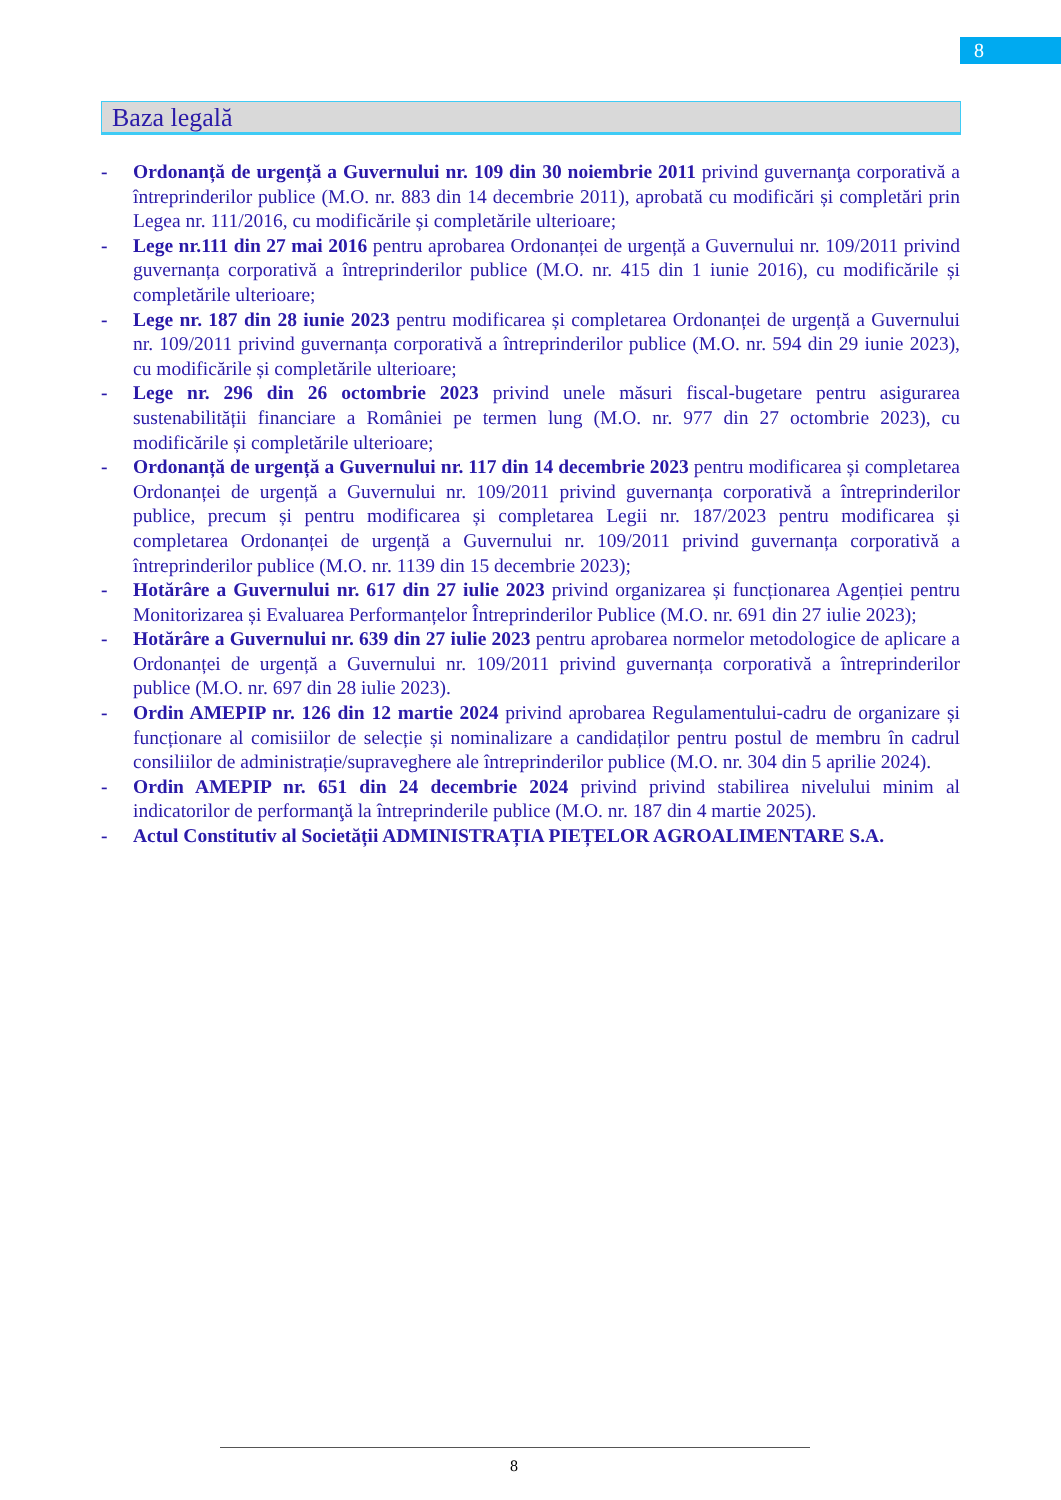8
Baza legală
- Ordonanță de urgență a Guvernului nr. 109 din 30 noiembrie 2011 privind guvernanţa corporativă a întreprinderilor publice (M.O. nr. 883 din 14 decembrie 2011), aprobată cu modificări și completări prin Legea nr. 111/2016, cu modificările și completările ulterioare;
- Lege nr.111 din 27 mai 2016 pentru aprobarea Ordonanței de urgență a Guvernului nr. 109/2011 privind guvernanța corporativă a întreprinderilor publice (M.O. nr. 415 din 1 iunie 2016), cu modificările și completările ulterioare;
- Lege nr. 187 din 28 iunie 2023 pentru modificarea și completarea Ordonanței de urgență a Guvernului nr. 109/2011 privind guvernanța corporativă a întreprinderilor publice (M.O. nr. 594 din 29 iunie 2023), cu modificările și completările ulterioare;
- Lege nr. 296 din 26 octombrie 2023 privind unele măsuri fiscal-bugetare pentru asigurarea sustenabilității financiare a României pe termen lung (M.O. nr. 977 din 27 octombrie 2023), cu modificările și completările ulterioare;
- Ordonanță de urgență a Guvernului nr. 117 din 14 decembrie 2023 pentru modificarea și completarea Ordonanței de urgență a Guvernului nr. 109/2011 privind guvernanța corporativă a întreprinderilor publice, precum și pentru modificarea și completarea Legii nr. 187/2023 pentru modificarea și completarea Ordonanței de urgență a Guvernului nr. 109/2011 privind guvernanța corporativă a întreprinderilor publice (M.O. nr. 1139 din 15 decembrie 2023);
- Hotărâre a Guvernului nr. 617 din 27 iulie 2023 privind organizarea și funcționarea Agenției pentru Monitorizarea și Evaluarea Performanțelor Întreprinderilor Publice (M.O. nr. 691 din 27 iulie 2023);
- Hotărâre a Guvernului nr. 639 din 27 iulie 2023 pentru aprobarea normelor metodologice de aplicare a Ordonanței de urgență a Guvernului nr. 109/2011 privind guvernanța corporativă a întreprinderilor publice (M.O. nr. 697 din 28 iulie 2023).
- Ordin AMEPIP nr. 126 din 12 martie 2024 privind aprobarea Regulamentului-cadru de organizare și funcționare al comisiilor de selecție și nominalizare a candidaților pentru postul de membru în cadrul consiliilor de administrație/supraveghere ale întreprinderilor publice (M.O. nr. 304 din 5 aprilie 2024).
- Ordin AMEPIP nr. 651 din 24 decembrie 2024 privind privind stabilirea nivelului minim al indicatorilor de performanţă la întreprinderile publice (M.O. nr. 187 din 4 martie 2025).
- Actul Constitutiv al Societății ADMINISTRAȚIA PIEȚELOR AGROALIMENTARE S.A.
8